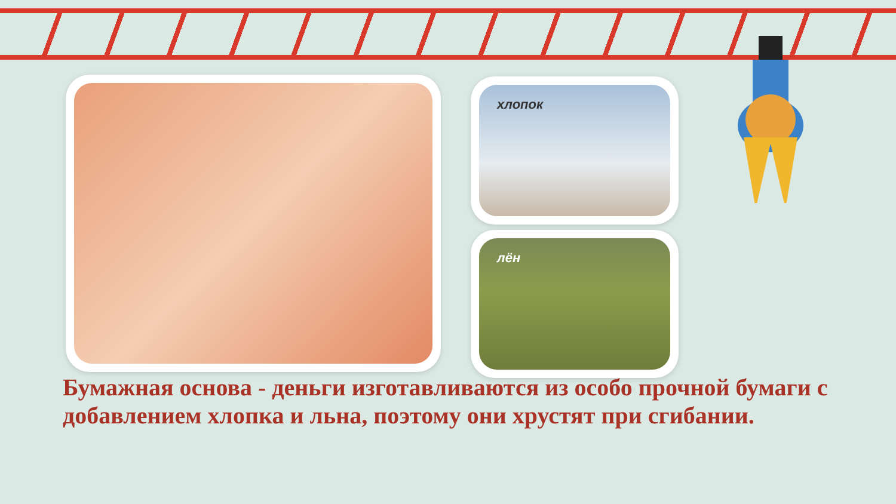хлопок
лён
Бумажная основа - деньги изготавливаются из особо прочной бумаги с добавлением хлопка и льна, поэтому они хрустят при сгибании.